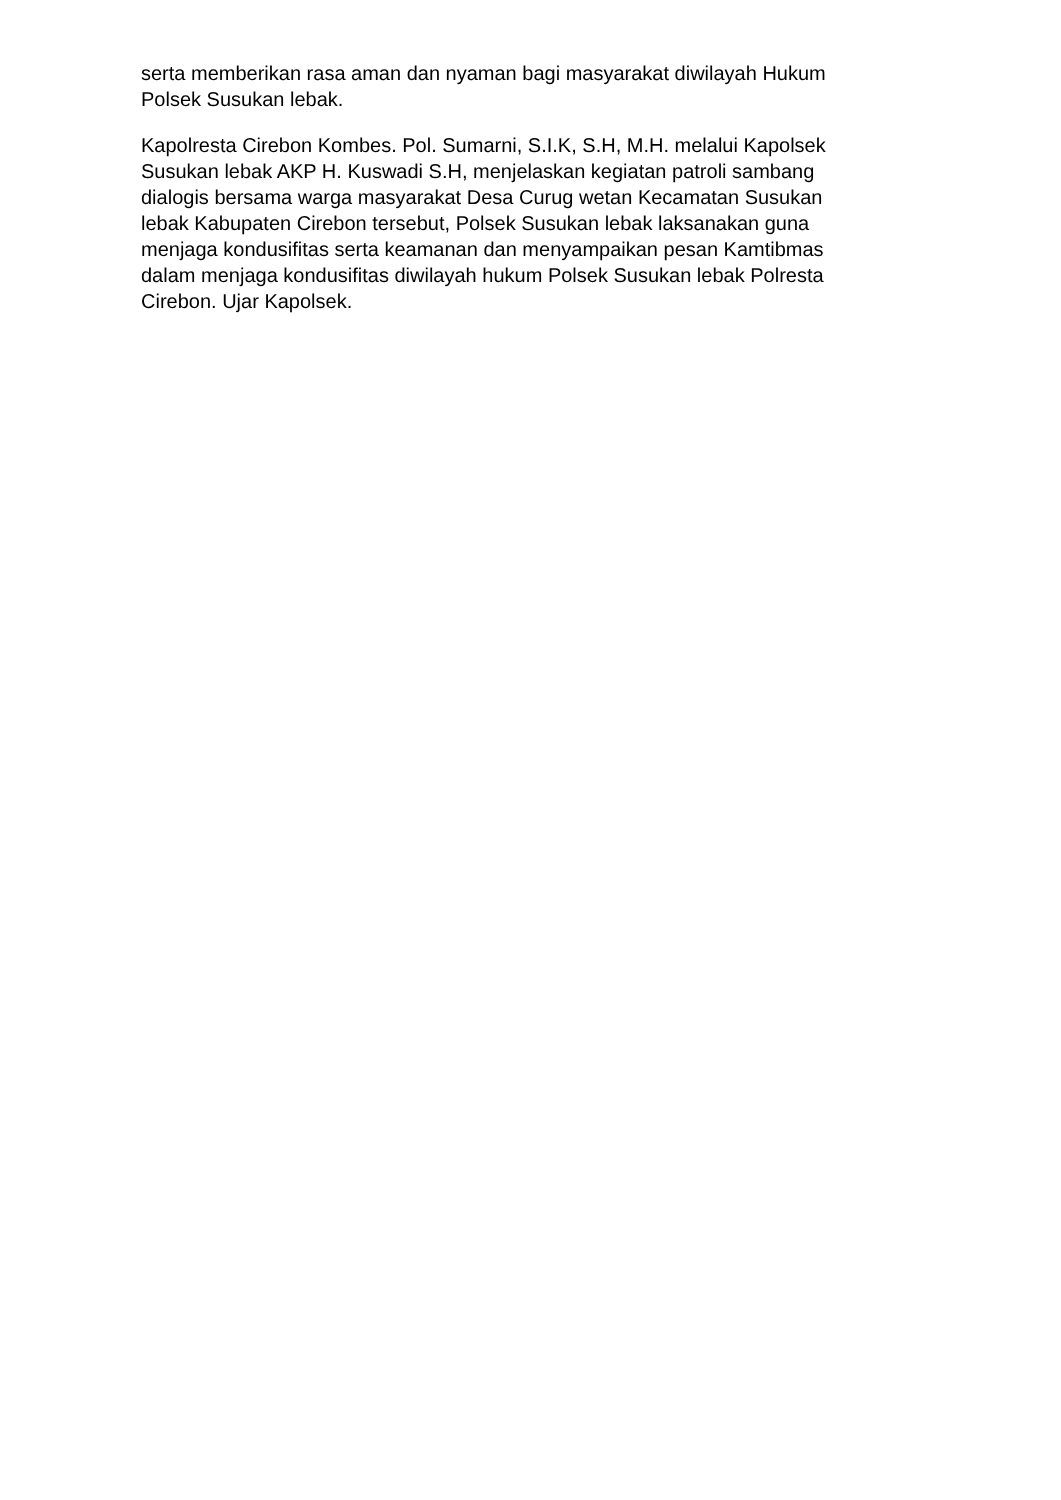serta memberikan rasa aman dan nyaman bagi masyarakat diwilayah Hukum
Polsek Susukan lebak.
Kapolresta Cirebon Kombes. Pol. Sumarni, S.I.K, S.H, M.H. melalui Kapolsek
Susukan lebak AKP H. Kuswadi S.H, menjelaskan kegiatan patroli sambang
dialogis bersama warga masyarakat Desa Curug wetan Kecamatan Susukan
lebak Kabupaten Cirebon tersebut, Polsek Susukan lebak laksanakan guna
menjaga kondusifitas serta keamanan dan menyampaikan pesan Kamtibmas
dalam menjaga kondusifitas diwilayah hukum Polsek Susukan lebak Polresta
Cirebon. Ujar Kapolsek.